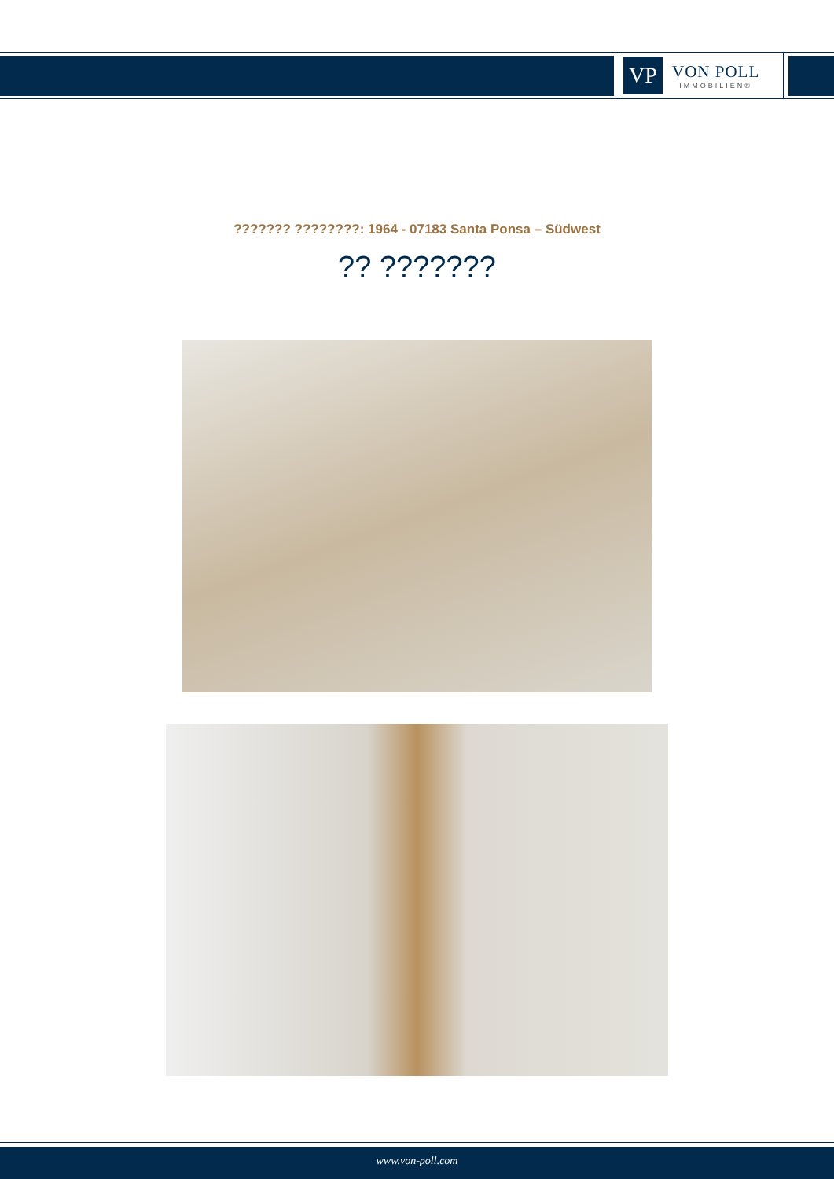VP
VON POLL
IMMOBILIEN®
??????? ????????: 1964 - 07183 Santa Ponsa – Südwest
?? ???????
www.von-poll.com